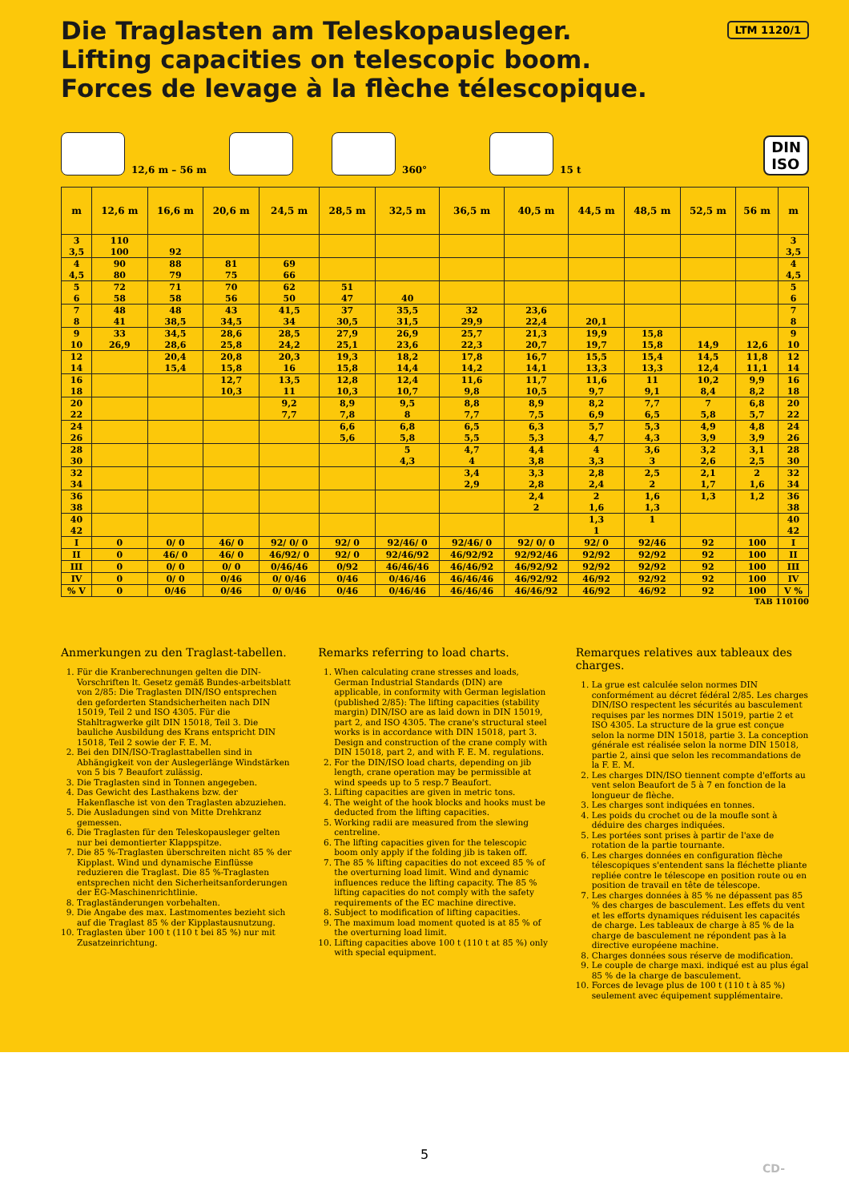Die Traglasten am Teleskopausleger.
Lifting capacities on telescopic boom.
Forces de levage à la flèche télescopique.
LTM 1120/1
12,6 m – 56 m
360°
15 t DIN
ISO
| m | 12,6 m | 16,6 m | 20,6 m | 24,5 m | 28,5 m | 32,5 m | 36,5 m | 40,5 m | 44,5 m | 48,5 m | 52,5 m | 56 m | m |
| --- | --- | --- | --- | --- | --- | --- | --- | --- | --- | --- | --- | --- | --- |
| 3 | 110 | | | | | | | | | | | | 3 |
| 3,5 | 100 | 92 | | | | | | | | | | | 3,5 |
| 4 | 90 | 88 | 81 | 69 | | | | | | | | | 4 |
| 4,5 | 80 | 79 | 75 | 66 | | | | | | | | | 4,5 |
| 5 | 72 | 71 | 70 | 62 | 51 | | | | | | | | 5 |
| 6 | 58 | 58 | 56 | 50 | 47 | 40 | | | | | | | 6 |
| 7 | 48 | 48 | 43 | 41,5 | 37 | 35,5 | 32 | 23,6 | | | | | 7 |
| 8 | 41 | 38,5 | 34,5 | 34 | 30,5 | 31,5 | 29,9 | 22,4 | 20,1 | | | | 8 |
| 9 | 33 | 34,5 | 28,6 | 28,5 | 27,9 | 26,9 | 25,7 | 21,3 | 19,9 | 15,8 | | | 9 |
| 10 | 26,9 | 28,6 | 25,8 | 24,2 | 25,1 | 23,6 | 22,3 | 20,7 | 19,7 | 15,8 | 14,9 | 12,6 | 10 |
| 12 | | 20,4 | 20,8 | 20,3 | 19,3 | 18,2 | 17,8 | 16,7 | 15,5 | 15,4 | 14,5 | 11,8 | 12 |
| 14 | | 15,4 | 15,8 | 16 | 15,8 | 14,4 | 14,2 | 14,1 | 13,3 | 13,3 | 12,4 | 11,1 | 14 |
| 16 | | | 12,7 | 13,5 | 12,8 | 12,4 | 11,6 | 11,7 | 11,6 | 11 | 10,2 | 9,9 | 16 |
| 18 | | | 10,3 | 11 | 10,3 | 10,7 | 9,8 | 10,5 | 9,7 | 9,1 | 8,4 | 8,2 | 18 |
| 20 | | | | 9,2 | 8,9 | 9,5 | 8,8 | 8,9 | 8,2 | 7,7 | 7 | 6,8 | 20 |
| 22 | | | | 7,7 | 7,8 | 8 | 7,7 | 7,5 | 6,9 | 6,5 | 5,8 | 5,7 | 22 |
| 24 | | | | | 6,6 | 6,8 | 6,5 | 6,3 | 5,7 | 5,3 | 4,9 | 4,8 | 24 |
| 26 | | | | | 5,6 | 5,8 | 5,5 | 5,3 | 4,7 | 4,3 | 3,9 | 3,9 | 26 |
| 28 | | | | | | 5 | 4,7 | 4,4 | 4 | 3,6 | 3,2 | 3,1 | 28 |
| 30 | | | | | | 4,3 | 4 | 3,8 | 3,3 | 3 | 2,6 | 2,5 | 30 |
| 32 | | | | | | | 3,4 | 3,3 | 2,8 | 2,5 | 2,1 | 2 | 32 |
| 34 | | | | | | | 2,9 | 2,8 | 2,4 | 2 | 1,7 | 1,6 | 34 |
| 36 | | | | | | | | 2,4 | 2 | 1,6 | 1,3 | 1,2 | 36 |
| 38 | | | | | | | | 2 | 1,6 | 1,3 | | | 38 |
| 40 | | | | | | | | | 1,3 | 1 | | | 40 |
| 42 | | | | | | | | | 1 | | | | 42 |
| I | 0 | 0/ 0 | 46/ 0 | 92/ 0/ 0 | 92/ 0 | 92/46/ 0 | 92/46/ 0 | 92/ 0/ 0 | 92/ 0 | 92/46 | 92 | 100 | I |
| II | 0 | 46/ 0 | 46/ 0 | 46/92/ 0 | 92/ 0 | 92/46/92 | 46/92/92 | 92/92/46 | 92/92 | 92/92 | 92 | 100 | II |
| III | 0 | 0/ 0 | 0/ 0 | 0/46/46 | 0/92 | 46/46/46 | 46/46/92 | 46/92/92 | 92/92 | 92/92 | 92 | 100 | III |
| IV | 0 | 0/ 0 | 0/46 | 0/ 0/46 | 0/46 | 0/46/46 | 46/46/46 | 46/92/92 | 46/92 | 92/92 | 92 | 100 | IV |
| % V | 0 | 0/46 | 0/46 | 0/ 0/46 | 0/46 | 0/46/46 | 46/46/46 | 46/46/92 | 46/92 | 46/92 | 92 | 100 | V % |
TAB 110100
Anmerkungen zu den Traglast-tabellen.
1. Für die Kranberechnungen gelten die DIN-Vorschriften lt. Gesetz gemäß Bundes-arbeitsblatt von 2/85: Die Traglasten DIN/ISO entsprechen den geforderten Standsicherheiten nach DIN 15019, Teil 2 und ISO 4305. Für die Stahltragwerke gilt DIN 15018, Teil 3. Die bauliche Ausbildung des Krans entspricht DIN 15018, Teil 2 sowie der F. E. M.
2. Bei den DIN/ISO-Traglasttabellen sind in Abhängigkeit von der Auslegerlänge Windstärken von 5 bis 7 Beaufort zulässig.
3. Die Traglasten sind in Tonnen angegeben.
4. Das Gewicht des Lasthakens bzw. der Hakenflasche ist von den Traglasten abzuziehen.
5. Die Ausladungen sind von Mitte Drehkranz gemessen.
6. Die Traglasten für den Teleskopausleger gelten nur bei demontierter Klappspitze.
7. Die 85 %-Traglasten überschreiten nicht 85 % der Kipplast. Wind und dynamische Einflüsse reduzieren die Traglast. Die 85 %-Traglasten entsprechen nicht den Sicherheitsanforderungen der EG-Maschinenrichtlinie.
8. Traglaständerungen vorbehalten.
9. Die Angabe des max. Lastmomentes bezieht sich auf die Traglast 85 % der Kipplastausnutzung.
10. Traglasten über 100 t (110 t bei 85 %) nur mit Zusatzeinrichtung.
Remarks referring to load charts.
1. When calculating crane stresses and loads, German Industrial Standards (DIN) are applicable, in conformity with German legislation (published 2/85): The lifting capacities (stability margin) DIN/ISO are as laid down in DIN 15019, part 2, and ISO 4305. The crane's structural steel works is in accordance with DIN 15018, part 3. Design and construction of the crane comply with DIN 15018, part 2, and with F. E. M. regulations.
2. For the DIN/ISO load charts, depending on jib length, crane operation may be permissible at wind speeds up to 5 resp.7 Beaufort.
3. Lifting capacities are given in metric tons.
4. The weight of the hook blocks and hooks must be deducted from the lifting capacities.
5. Working radii are measured from the slewing centreline.
6. The lifting capacities given for the telescopic boom only apply if the folding jib is taken off.
7. The 85 % lifting capacities do not exceed 85 % of the overturning load limit. Wind and dynamic influences reduce the lifting capacity. The 85 % lifting capacities do not comply with the safety requirements of the EC machine directive.
8. Subject to modification of lifting capacities.
9. The maximum load moment quoted is at 85 % of the overturning load limit.
10. Lifting capacities above 100 t (110 t at 85 %) only with special equipment.
Remarques relatives aux tableaux des charges.
1. La grue est calculée selon normes DIN conformément au décret fédéral 2/85. Les charges DIN/ISO respectent les sécurités au basculement requises par les normes DIN 15019, partie 2 et ISO 4305. La structure de la grue est conçue selon la norme DIN 15018, partie 3. La conception générale est réalisée selon la norme DIN 15018, partie 2, ainsi que selon les recommandations de la F. E. M.
2. Les charges DIN/ISO tiennent compte d'efforts au vent selon Beaufort de 5 à 7 en fonction de la longueur de flèche.
3. Les charges sont indiquées en tonnes.
4. Les poids du crochet ou de la moufle sont à déduire des charges indiquées.
5. Les portées sont prises à partir de l'axe de rotation de la partie tournante.
6. Les charges données en configuration flèche télescopiques s'entendent sans la fléchette pliante repliée contre le télescope en position route ou en position de travail en tête de télescope.
7. Les charges données à 85 % ne dépassent pas 85 % des charges de basculement. Les effets du vent et les efforts dynamiques réduisent les capacités de charge. Les tableaux de charge à 85 % de la charge de basculement ne répondent pas à la directive européene machine.
8. Charges données sous réserve de modification.
9. Le couple de charge maxi. indiqué est au plus égal 85 % de la charge de basculement.
10. Forces de levage plus de 100 t (110 t à 85 %) seulement avec équipement supplémentaire.
5
CD-